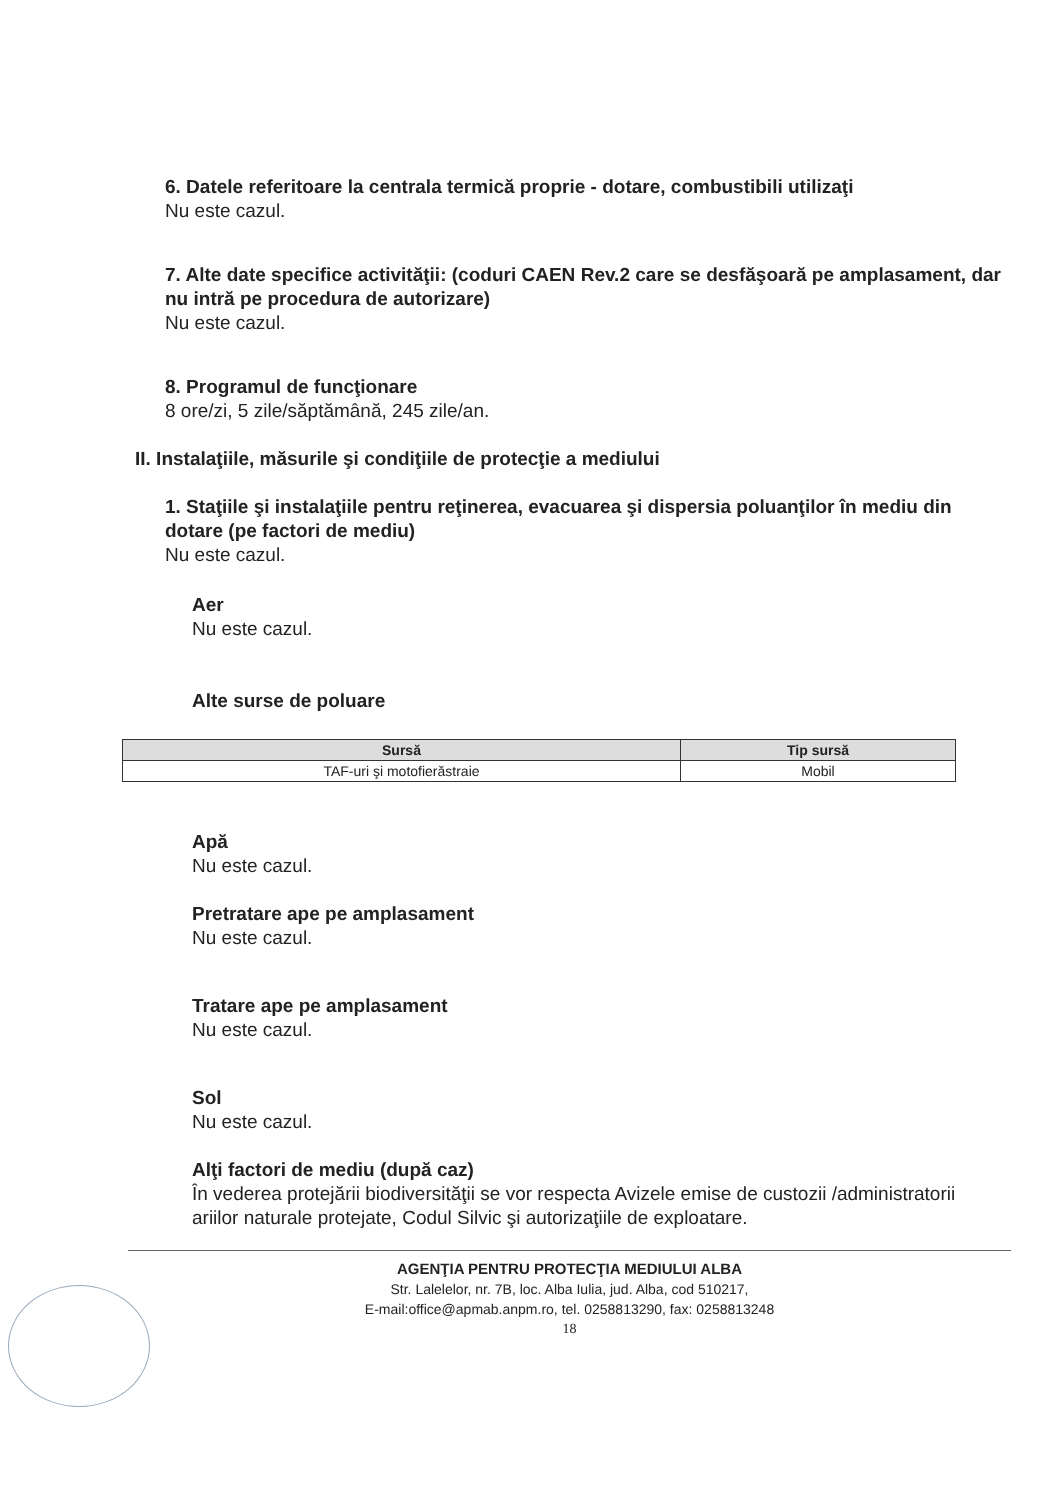6. Datele referitoare la centrala termică proprie - dotare, combustibili utilizaţi
Nu este cazul.
7. Alte date specifice activităţii: (coduri CAEN Rev.2 care se desfăşoară pe amplasament, dar nu intră pe procedura de autorizare)
Nu este cazul.
8. Programul de funcţionare
8 ore/zi, 5 zile/săptămână, 245 zile/an.
II. Instalaţiile, măsurile şi condiţiile de protecţie a mediului
1. Staţiile şi instalaţiile pentru reţinerea, evacuarea şi dispersia poluanţilor în mediu din dotare (pe factori de mediu)
Nu este cazul.
Aer
Nu este cazul.
Alte surse de poluare
| Sursă | Tip sursă |
| --- | --- |
| TAF-uri şi motofierăstraie | Mobil |
Apă
Nu este cazul.
Pretratare ape pe amplasament
Nu este cazul.
Tratare ape pe amplasament
Nu este cazul.
Sol
Nu este cazul.
Alţi factori de mediu (după caz)
În vederea protejării biodiversităţii se vor respecta Avizele emise de custozii /administratorii ariilor naturale protejate, Codul Silvic şi autorizaţiile de exploatare.
AGENŢIA PENTRU PROTECŢIA MEDIULUI ALBA
Str. Lalelelor, nr. 7B, loc. Alba Iulia, jud. Alba, cod 510217,
E-mail:office@apmab.anpm.ro, tel. 0258813290, fax: 0258813248
18